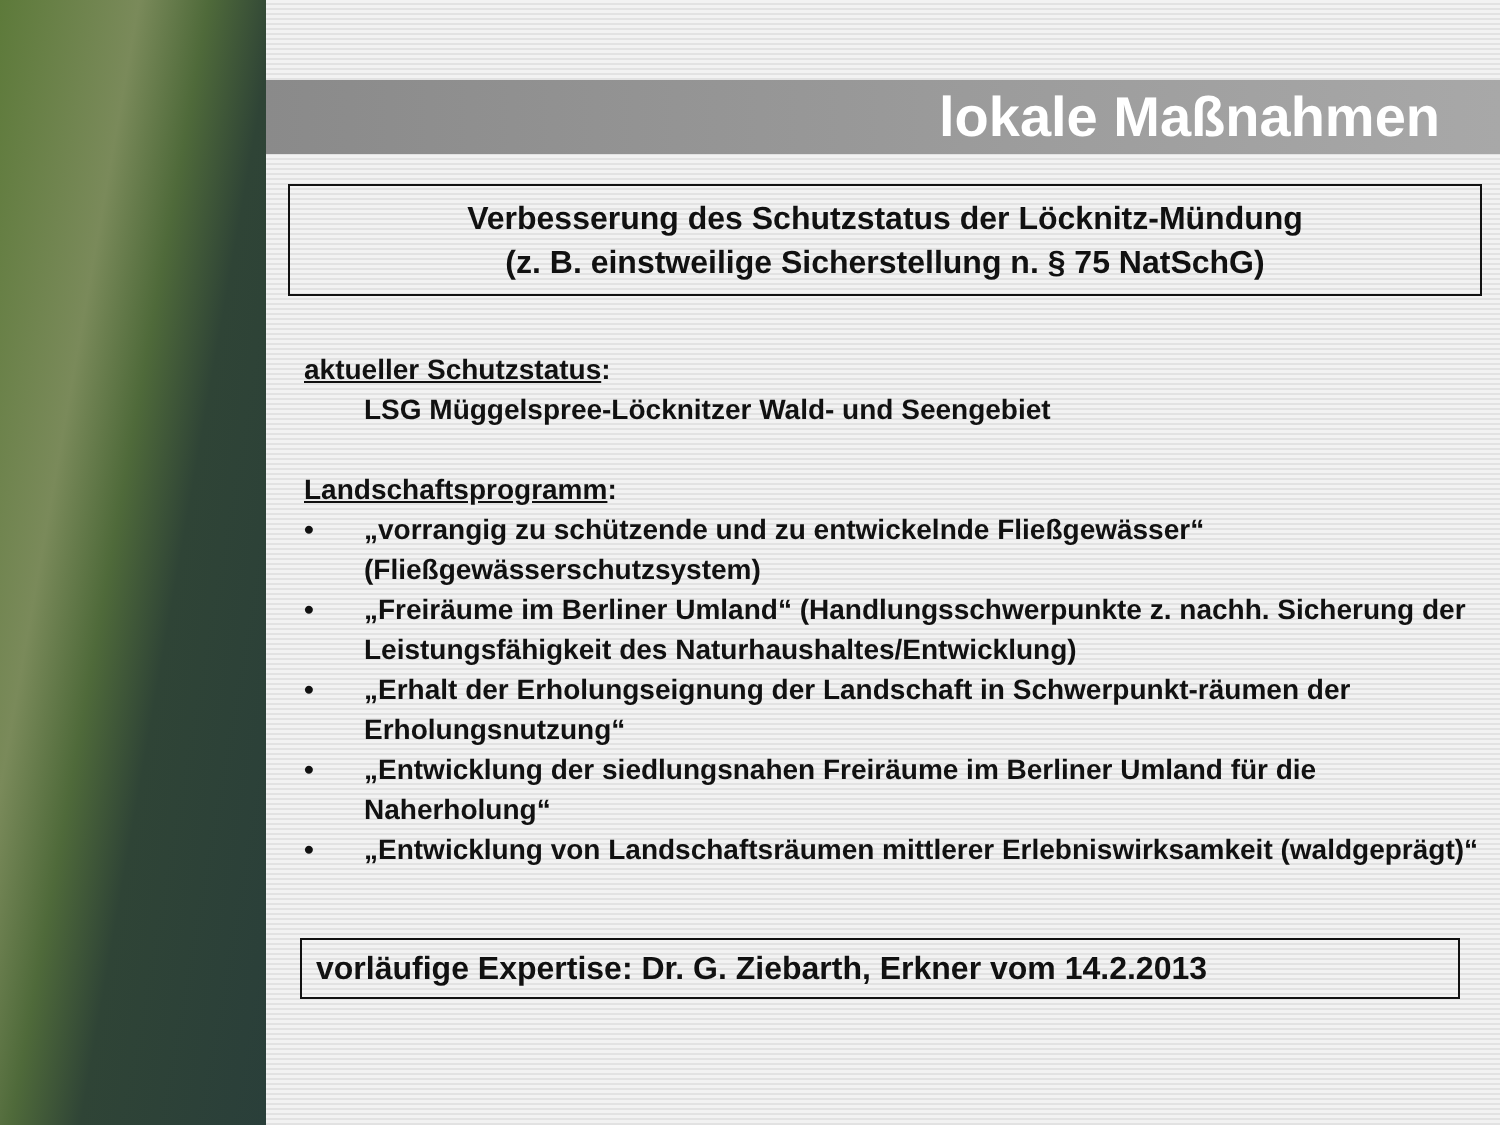lokale Maßnahmen
Verbesserung des Schutzstatus der Löcknitz-Mündung
(z. B. einstweilige Sicherstellung n. § 75 NatSchG)
aktueller Schutzstatus:
LSG Müggelspree-Löcknitzer Wald- und Seengebiet
Landschaftsprogramm:
• „vorrangig zu schützende und zu entwickelnde Fließgewässer“ (Fließgewässerschutzsystem)
• „Freiräume im Berliner Umland“ (Handlungsschwerpunkte z. nachh. Sicherung der Leistungsfähigkeit des Naturhaushaltes/Entwicklung)
• „Erhalt der Erholungseignung der Landschaft in Schwerpunkt-räumen der Erholungsnutzung“
• „Entwicklung der siedlungsnahen Freiräume im Berliner Umland für die Naherholung“
• „Entwicklung von Landschaftsräumen mittlerer Erlebniswirksamkeit (waldgeprägt)“
vorläufige Expertise: Dr. G. Ziebarth, Erkner vom 14.2.2013